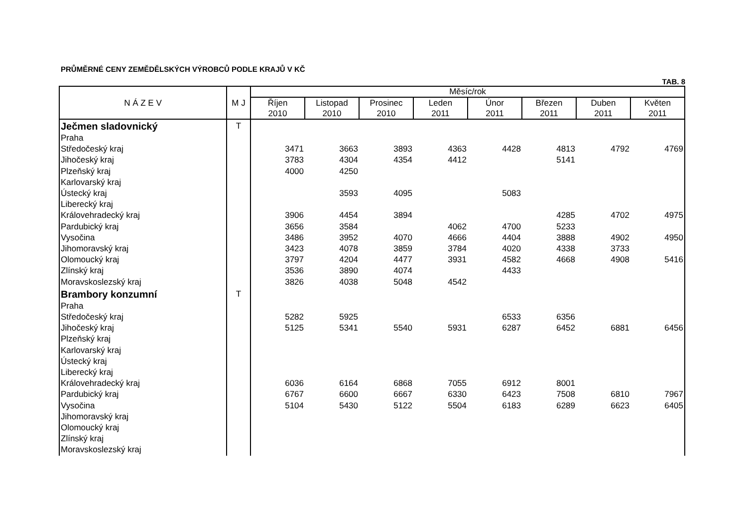PRŮMĚRNÉ CENY ZEMĚDĚLSKÝCH VÝROBCŮ PODLE KRAJŮ V KČ
TAB. 8
| N Á Z E V | M J | Měsíc/rok | | | | | | | |
| --- | --- | --- | --- | --- | --- | --- | --- | --- | --- |
| | | Říjen 2010 | Listopad 2010 | Prosinec 2010 | Leden 2011 | Únor 2011 | Březen 2011 | Duben 2011 | Květen 2011 |
| Ječmen sladovnický | T | | | | | | | | |
| Praha | | | | | | | | | |
| Středočeský kraj | | 3471 | 3663 | 3893 | 4363 | 4428 | 4813 | 4792 | 4769 |
| Jihočeský kraj | | 3783 | 4304 | 4354 | 4412 | | 5141 | | |
| Plzeňský kraj | | 4000 | 4250 | | | | | | |
| Karlovarský kraj | | | | | | | | | |
| Ústecký kraj | | | 3593 | 4095 | | 5083 | | | |
| Liberecký kraj | | | | | | | | | |
| Královehradecký kraj | | 3906 | 4454 | 3894 | | | 4285 | 4702 | 4975 |
| Pardubický kraj | | 3656 | 3584 | | 4062 | 4700 | 5233 | | |
| Vysočina | | 3486 | 3952 | 4070 | 4666 | 4404 | 3888 | 4902 | 4950 |
| Jihomoravský kraj | | 3423 | 4078 | 3859 | 3784 | 4020 | 4338 | 3733 | |
| Olomoucký kraj | | 3797 | 4204 | 4477 | 3931 | 4582 | 4668 | 4908 | 5416 |
| Zlínský kraj | | 3536 | 3890 | 4074 | | 4433 | | | |
| Moravskoslezský kraj | | 3826 | 4038 | 5048 | 4542 | | | | |
| Brambory konzumní | T | | | | | | | | |
| Praha | | | | | | | | | |
| Středočeský kraj | | 5282 | 5925 | | | 6533 | 6356 | | |
| Jihočeský kraj | | 5125 | 5341 | 5540 | 5931 | 6287 | 6452 | 6881 | 6456 |
| Plzeňský kraj | | | | | | | | | |
| Karlovarský kraj | | | | | | | | | |
| Ústecký kraj | | | | | | | | | |
| Liberecký kraj | | | | | | | | | |
| Královehradecký kraj | | 6036 | 6164 | 6868 | 7055 | 6912 | 8001 | | |
| Pardubický kraj | | 6767 | 6600 | 6667 | 6330 | 6423 | 7508 | 6810 | 7967 |
| Vysočina | | 5104 | 5430 | 5122 | 5504 | 6183 | 6289 | 6623 | 6405 |
| Jihomoravský kraj | | | | | | | | | |
| Olomoucký kraj | | | | | | | | | |
| Zlínský kraj | | | | | | | | | |
| Moravskoslezský kraj | | | | | | | | | |